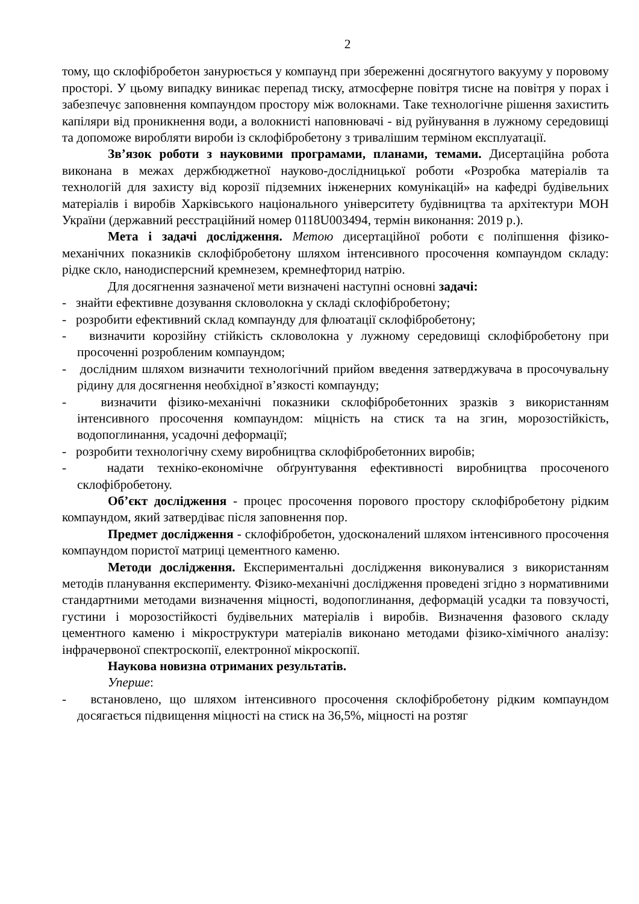2
тому, що склофібробетон занурюється у компаунд при збереженні досягнутого вакууму у поровому просторі. У цьому випадку виникає перепад тиску, атмосферне повітря тисне на повітря у порах і забезпечує заповнення компаундом простору між волокнами. Таке технологічне рішення захистить капіляри від проникнення води, а волокнисті наповнювачі - від руйнування в лужному середовищі та допоможе виробляти вироби із склофібробетону з тривалішим терміном експлуатації.
Зв’язок роботи з науковими програмами, планами, темами. Дисертаційна робота виконана в межах держбюджетної науково-дослідницької роботи «Розробка матеріалів та технологій для захисту від корозії підземних інженерних комунікацій» на кафедрі будівельних матеріалів і виробів Харківського національного університету будівництва та архітектури МОН України (державний реєстраційний номер 0118U003494, термін виконання: 2019 р.).
Мета і задачі дослідження. Метою дисертаційної роботи є поліпшення фізико-механічних показників склофібробетону шляхом інтенсивного просочення компаундом складу: рідке скло, нанодисперсний кремнезем, кремнефторид натрію.
Для досягнення зазначеної мети визначені наступні основні задачі:
- знайти ефективне дозування скловолокна у складі склофібробетону;
- розробити ефективний склад компаунду для флюатації склофібробетону;
- визначити корозійну стійкість скловолокна у лужному середовищі склофібробетону при просоченні розробленим компаундом;
- дослідним шляхом визначити технологічний прийом введення затверджувача в просочувальну рідину для досягнення необхідної в’язкості компаунду;
- визначити фізико-механічні показники склофібробетонних зразків з використанням інтенсивного просочення компаундом: міцність на стиск та на згин, морозостійкість, водопоглинання, усадочні деформації;
- розробити технологічну схему виробництва склофібробетонних виробів;
- надати техніко-економічне обґрунтування ефективності виробництва просоченого склофібробетону.
Об’єкт дослідження - процес просочення порового простору склофібробетону рідким компаундом, який затвердіває після заповнення пор.
Предмет дослідження - склофібробетон, удосконалений шляхом інтенсивного просочення компаундом пористої матриці цементного каменю.
Методи дослідження. Експериментальні дослідження виконувалися з використанням методів планування експерименту. Фізико-механічні дослідження проведені згідно з нормативними стандартними методами визначення міцності, водопоглинання, деформацій усадки та повзучості, густини і морозостійкості будівельних матеріалів і виробів. Визначення фазового складу цементного каменю і мікроструктури матеріалів виконано методами фізико-хімічного аналізу: інфрачервоної спектроскопії, електронної мікроскопії.
Наукова новизна отриманих результатів.
Уперше:
- встановлено, що шляхом інтенсивного просочення склофібробетону рідким компаундом досягається підвищення міцності на стиск на 36,5%, міцності на розтяг